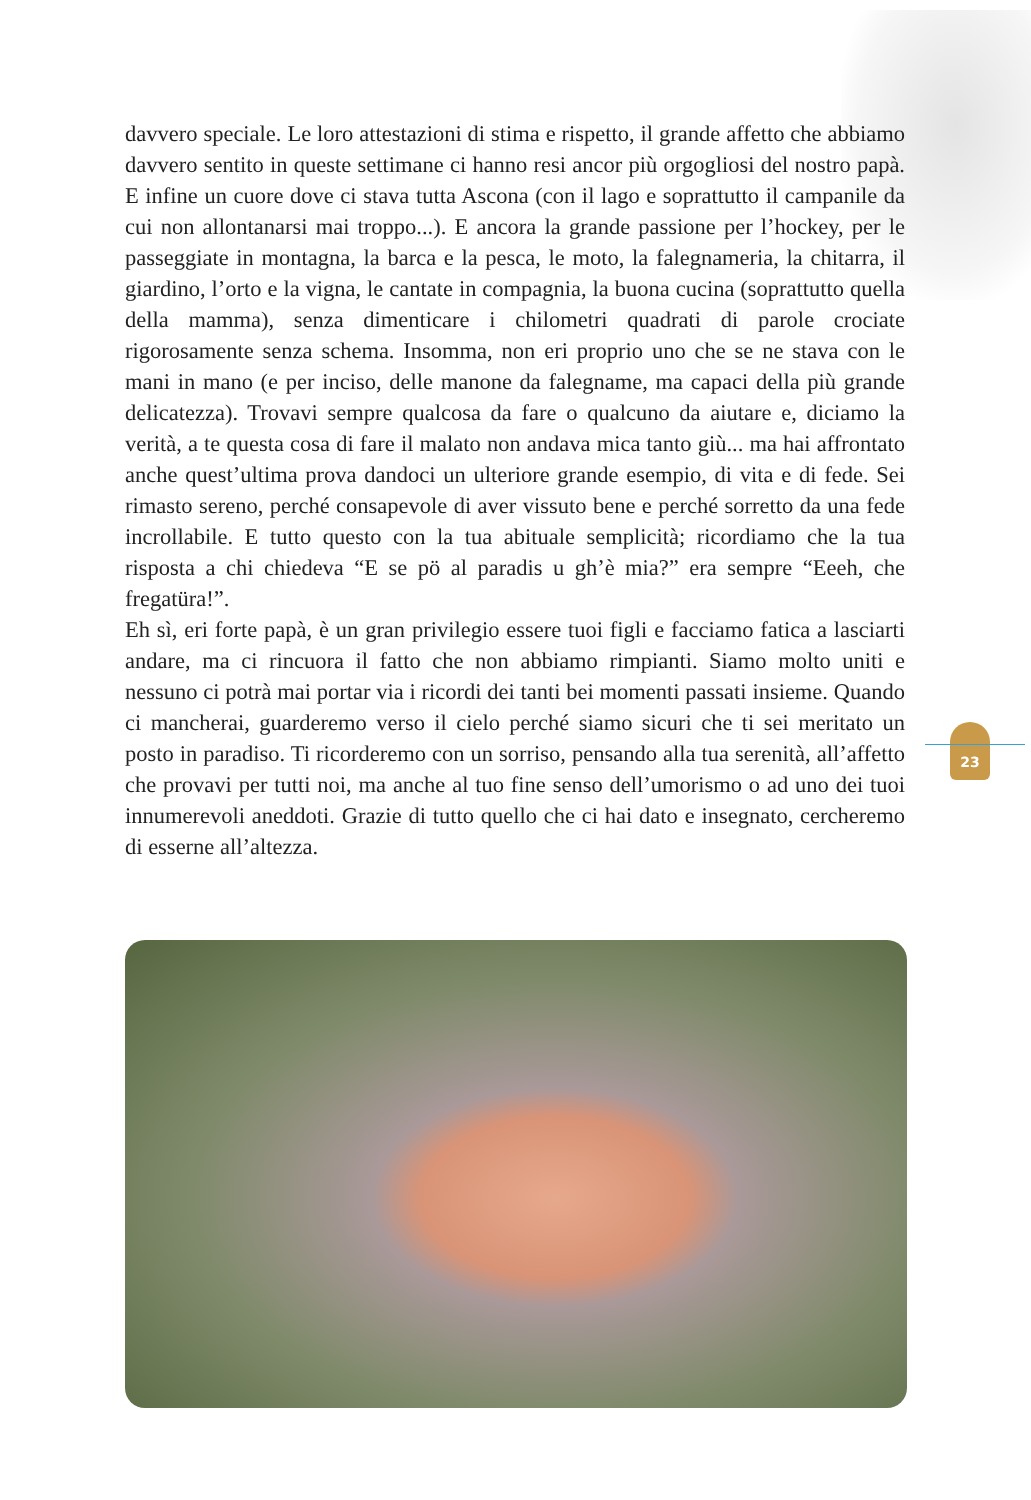davvero speciale. Le loro attestazioni di stima e rispetto, il grande affetto che abbiamo davvero sentito in queste settimane ci hanno resi ancor più orgogliosi del nostro papà. E infine un cuore dove ci stava tutta Ascona (con il lago e soprattutto il campanile da cui non allontanarsi mai troppo...). E ancora la grande passione per l’hockey, per le passeggiate in montagna, la barca e la pesca, le moto, la falegnameria, la chitarra, il giardino, l’orto e la vigna, le cantate in compagnia, la buona cucina (soprattutto quella della mamma), senza dimenticare i chilometri quadrati di parole crociate rigorosamente senza schema. Insomma, non eri proprio uno che se ne stava con le mani in mano (e per inciso, delle manone da falegname, ma capaci della più grande delicatezza). Trovavi sempre qualcosa da fare o qualcuno da aiutare e, diciamo la verità, a te questa cosa di fare il malato non andava mica tanto giù... ma hai affrontato anche quest’ultima prova dandoci un ulteriore grande esempio, di vita e di fede. Sei rimasto sereno, perché consapevole di aver vissuto bene e perché sorretto da una fede incrollabile. E tutto questo con la tua abituale semplicità; ricordiamo che la tua risposta a chi chiedeva “E se pö al paradis u gh’è mia?” era sempre “Eeeh, che fregatüra!”.
Eh sì, eri forte papà, è un gran privilegio essere tuoi figli e facciamo fatica a lasciarti andare, ma ci rincuora il fatto che non abbiamo rimpianti. Siamo molto uniti e nessuno ci potrà mai portar via i ricordi dei tanti bei momenti passati insieme. Quando ci mancherai, guarderemo verso il cielo perché siamo sicuri che ti sei meritato un posto in paradiso. Ti ricorderemo con un sorriso, pensando alla tua serenità, all’affetto che provavi per tutti noi, ma anche al tuo fine senso dell’umorismo o ad uno dei tuoi innumerevoli aneddoti. Grazie di tutto quello che ci hai dato e insegnato, cercheremo di esserne all’altezza.
23